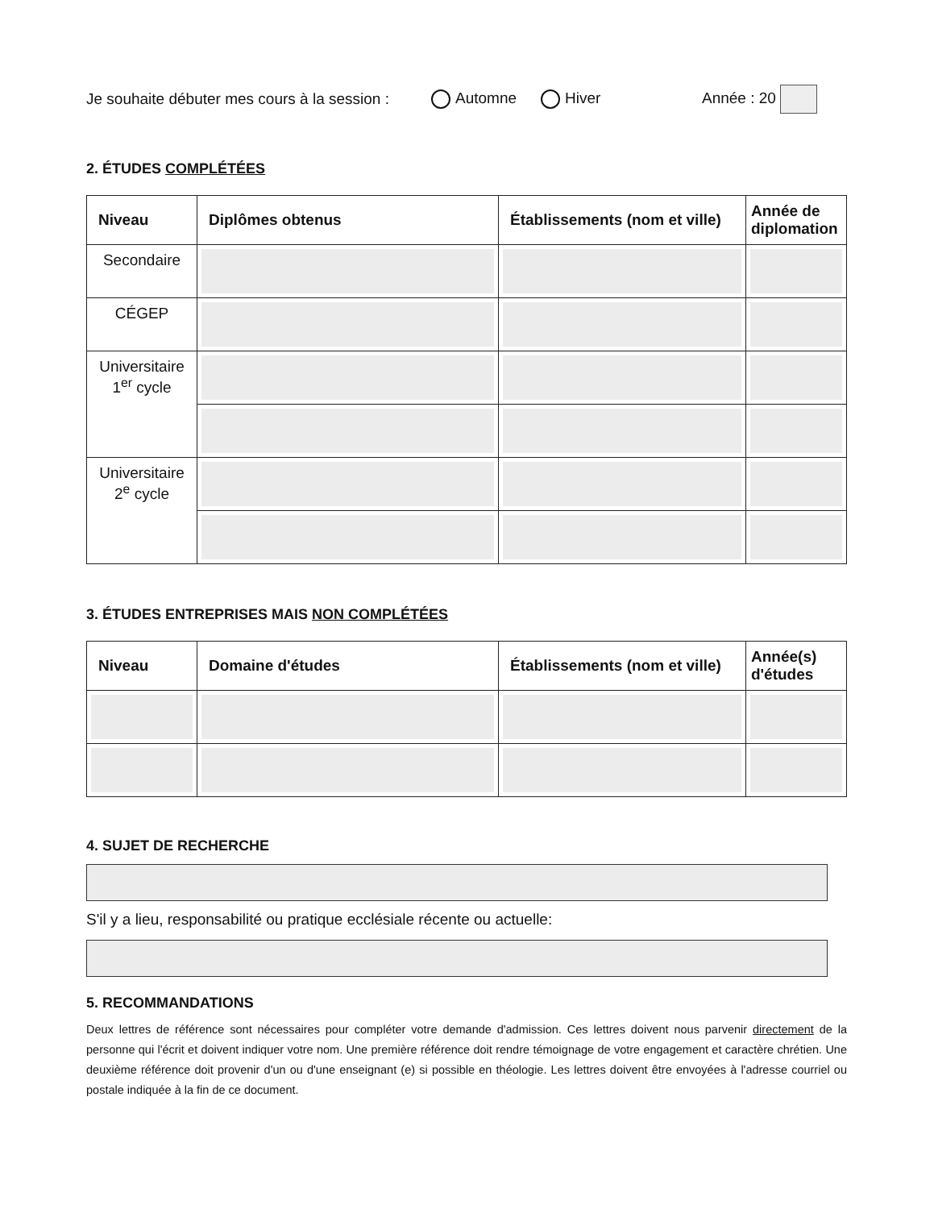Je souhaite débuter mes cours à la session : Automne Hiver Année : 20
2. ÉTUDES COMPLÉTÉES
| Niveau | Diplômes obtenus | Établissements (nom et ville) | Année de diplomation |
| --- | --- | --- | --- |
| Secondaire | | | |
| CÉGEP | | | |
| Universitaire 1<sup>er</sup> cycle | | | |
| Universitaire 2<sup>e</sup> cycle | | | |
3. ÉTUDES ENTREPRISES MAIS NON COMPLÉTÉES
| Niveau | Domaine d'études | Établissements (nom et ville) | Année(s) d'études |
| --- | --- | --- | --- |
4. SUJET DE RECHERCHE
S'il y a lieu, responsabilité ou pratique ecclésiale récente ou actuelle:
5. RECOMMANDATIONS
Deux lettres de référence sont nécessaires pour compléter votre demande d'admission. Ces lettres doivent nous parvenir directement de la personne qui l'écrit et doivent indiquer votre nom. Une première référence doit rendre témoignage de votre engagement et caractère chrétien. Une deuxième référence doit provenir d'un ou d'une enseignant (e) si possible en théologie. Les lettres doivent être envoyées à l'adresse courriel ou postale indiquée à la fin de ce document.